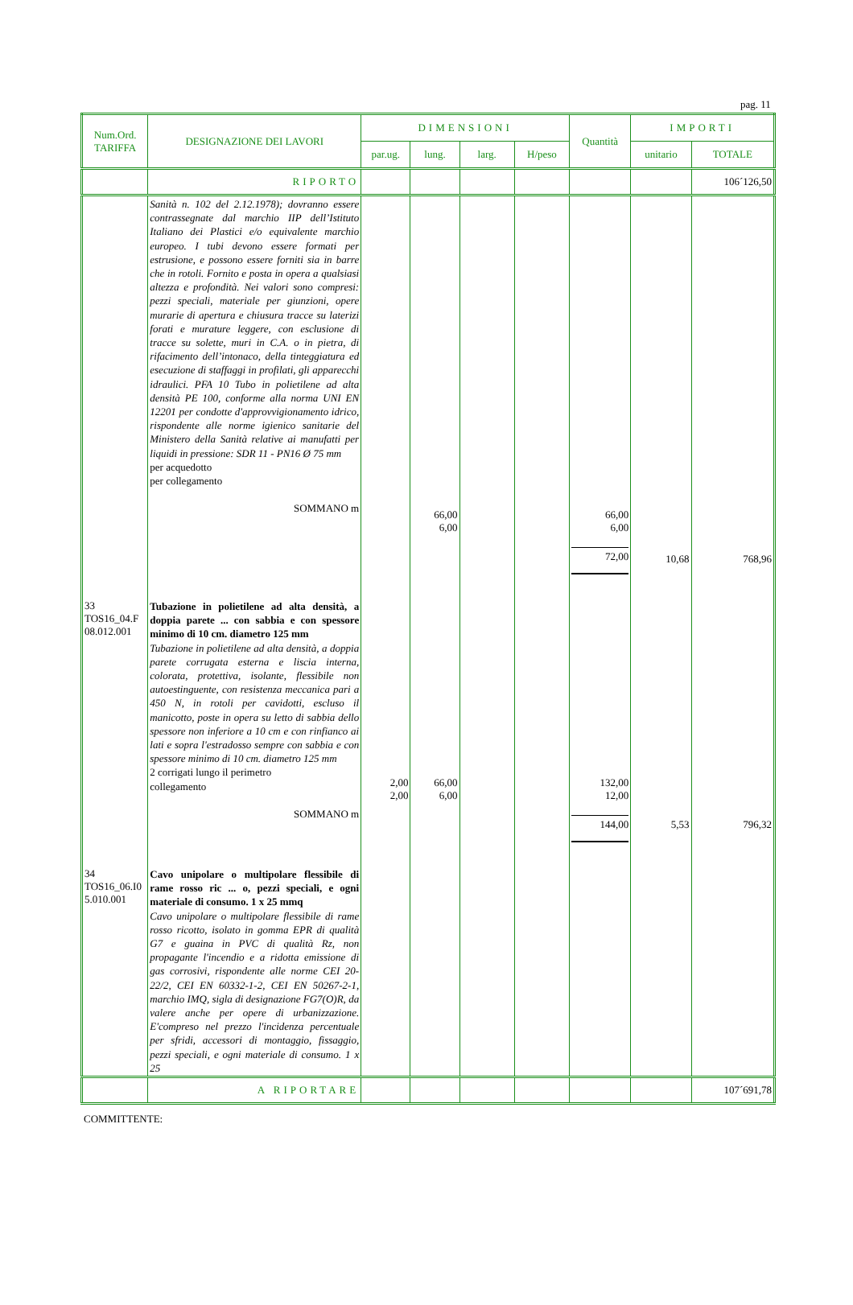pag. 11
| Num.Ord. TARIFFA | DESIGNAZIONE DEI LAVORI | DIMENSIONI | | | | Quantità | IMPORTI | |
| --- | --- | --- | --- | --- | --- | --- | --- | --- |
| | | par.ug. | lung. | larg. | H/peso | | unitario | TOTALE |
| | RIPORTO | | | | | | | 106´126,50 |
| | Sanità n. 102 del 2.12.1978); dovranno essere contrassegnate dal marchio IIP dell’Istituto Italiano dei Plastici e/o equivalente marchio europeo. I tubi devono essere formati per estrusione, e possono essere forniti sia in barre che in rotoli. Fornito e posta in opera a qualsiasi altezza e profondità. Nei valori sono compresi: pezzi speciali, materiale per giunzioni, opere murarie di apertura e chiusura tracce su laterizi forati e murature leggere, con esclusione di tracce su solette, muri in C.A. o in pietra, di rifacimento dell’intonaco, della tinteggiatura ed esecuzione di staffaggi in profilati, gli apparecchi idraulici. PFA 10 Tubo in polietilene ad alta densità PE 100, conforme alla norma UNI EN 12201 per condotte d'approvvigionamento idrico, rispondente alle norme igienico sanitarie del Ministero della Sanità relative ai manufatti per liquidi in pressione: SDR 11 - PN16 Ø 75 mm per acquedotto per collegamento SOMMANO m | | 66,00 6,00 | | | 66,00 6,00 72,00 | 10,68 | 768,96 |
| 33 TOS16_04.F 08.012.001 | Tubazione in polietilene ad alta densità, a doppia parete ... con sabbia e con spessore minimo di 10 cm. diametro 125 mm Tubazione in polietilene ad alta densità, a doppia parete corrugata esterna e liscia interna, colorata, protettiva, isolante, flessibile non autoestinguente, con resistenza meccanica pari a 450 N, in rotoli per cavidotti, escluso il manicotto, poste in opera su letto di sabbia dello spessore non inferiore a 10 cm e con rinfianco ai lati e sopra l'estradosso sempre con sabbia e con spessore minimo di 10 cm. diametro 125 mm 2 corrigati lungo il perimetro collegamento SOMMANO m | 2,00 2,00 | 66,00 6,00 | | | 132,00 12,00 144,00 | 5,53 | 796,32 |
| 34 TOS16_06.I0 5.010.001 | Cavo unipolare o multipolare flessibile di rame rosso ric ... o, pezzi speciali, e ogni materiale di consumo. 1 x 25 mmq Cavo unipolare o multipolare flessibile di rame rosso ricotto, isolato in gomma EPR di qualità G7 e guaina in PVC di qualità Rz, non propagante l'incendio e a ridotta emissione di gas corrosivi, rispondente alle norme CEI 20-22/2, CEI EN 60332-1-2, CEI EN 50267-2-1, marchio IMQ, sigla di designazione FG7(O)R, da valere anche per opere di urbanizzazione. E'compreso nel prezzo l'incidenza percentuale per sfridi, accessori di montaggio, fissaggio, pezzi speciali, e ogni materiale di consumo. 1 x 25 | | | | | | | |
| | A RIPORTARE | | | | | | | 107´691,78 |
COMMITTENTE: